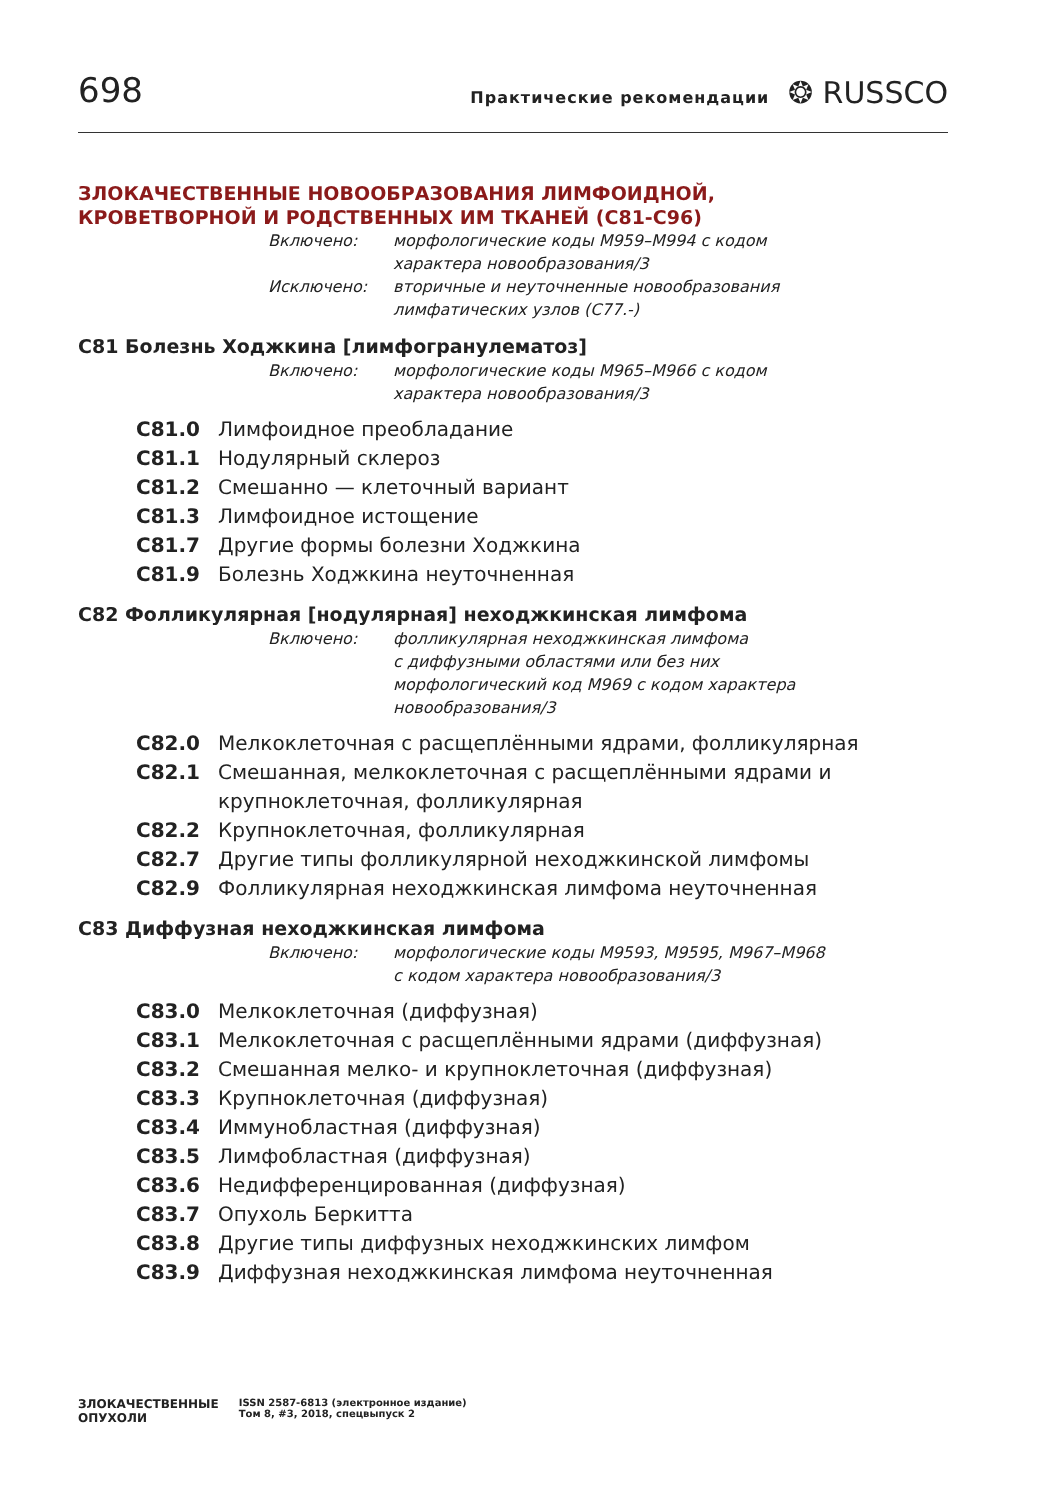698
Практические рекомендации ❂ RUSSCO
ЗЛОКАЧЕСТВЕННЫЕ НОВООБРАЗОВАНИЯ ЛИМФОИДНОЙ,
КРОВЕТВОРНОЙ И РОДСТВЕННЫХ ИМ ТКАНЕЙ (C81-C96)
Включено:
морфологические коды M959–M994 с кодом
характера новообразования/3
Исключено:
вторичные и неуточненные новообразования
лимфатических узлов (C77.-)
C81 Болезнь Ходжкина [лимфогранулематоз]
Включено:
морфологические коды M965–M966 с кодом
характера новообразования/3
C81.0 Лимфоидное преобладание
C81.1 Нодулярный склероз
C81.2 Смешанно — клеточный вариант
C81.3 Лимфоидное истощение
C81.7 Другие формы болезни Ходжкина
C81.9 Болезнь Ходжкина неуточненная
C82 Фолликулярная [нодулярная] неходжкинская лимфома
Включено:
фолликулярная неходжкинская лимфома
с диффузными областями или без них
морфологический код M969 с кодом характера
новообразования/3
C82.0 Мелкоклеточная с расщеплёнными ядрами, фолликулярная
C82.1 Смешанная, мелкоклеточная с расщеплёнными ядрами и крупноклеточная, фолликулярная
C82.2 Крупноклеточная, фолликулярная
C82.7 Другие типы фолликулярной неходжкинской лимфомы
C82.9 Фолликулярная неходжкинская лимфома неуточненная
C83 Диффузная неходжкинская лимфома
Включено:
морфологические коды M9593, M9595, M967–M968
с кодом характера новообразования/3
C83.0 Мелкоклеточная (диффузная)
C83.1 Мелкоклеточная с расщеплёнными ядрами (диффузная)
C83.2 Смешанная мелко- и крупноклеточная (диффузная)
C83.3 Крупноклеточная (диффузная)
C83.4 Иммунобластная (диффузная)
C83.5 Лимфобластная (диффузная)
C83.6 Недифференцированная (диффузная)
C83.7 Опухоль Беркитта
C83.8 Другие типы диффузных неходжкинских лимфом
C83.9 Диффузная неходжкинская лимфома неуточненная
ЗЛОКАЧЕСТВЕННЫЕ
ОПУХОЛИ
ISSN 2587-6813 (электронное издание)
Том 8, #3, 2018, спецвыпуск 2